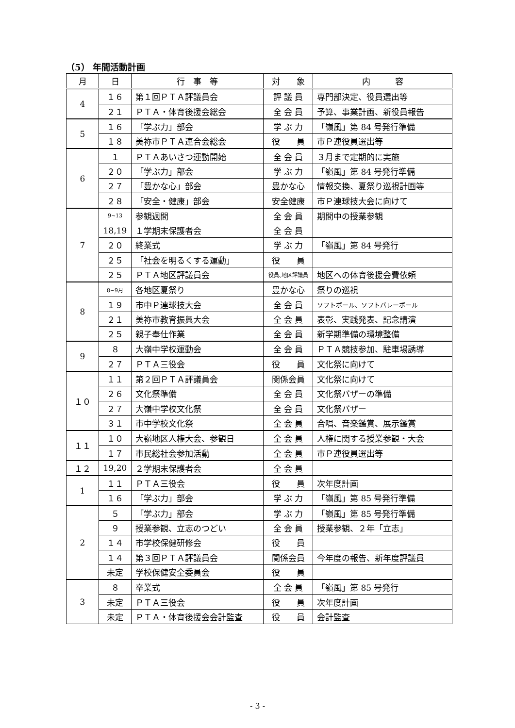（5） 年間活動計画
| 月 | 日 | 行 事 等 | 対 象 | 内 容 |
| --- | --- | --- | --- | --- |
| 4 | １６ | 第１回ＰＴＡ評議員会 | 評 議 員 | 専門部決定、役員選出等 |
| | ２１ | ＰＴＡ・体育後援会総会 | 全 会 員 | 予算、事業計画、新役員報告 |
| 5 | １６ | 「学ぶ力」部会 | 学 ぶ 力 | 「嶺風」第 84 号発行準備 |
| | １８ | 美祢市ＰＴＡ連合会総会 | 役 員 | 市Ｐ連役員選出等 |
| 6 | １ | ＰＴＡあいさつ運動開始 | 全 会 員 | ３月まで定期的に実施 |
| | ２０ | 「学ぶ力」部会 | 学 ぶ 力 | 「嶺風」第 84 号発行準備 |
| | ２７ | 「豊かな心」部会 | 豊かな心 | 情報交換、夏祭り巡視計画等 |
| | ２８ | 「安全・健康」部会 | 安全健康 | 市Ｐ連球技大会に向けて |
| 7 | 9~13 | 参観週間 | 全 会 員 | 期間中の授業参観 |
| | 18,19 | １学期末保護者会 | 全 会 員 | |
| | ２０ | 終業式 | 学 ぶ 力 | 「嶺風」第 84 号発行 |
| | ２５ | 「社会を明るくする運動」 | 役 員 | |
| | ２５ | ＰＴＡ地区評議員会 | 役員､地区評議員 | 地区への体育後援会費依頼 |
| 8 | 8~9月 | 各地区夏祭り | 豊かな心 | 祭りの巡視 |
| | １９ | 市中Ｐ連球技大会 | 全 会 員 | ソフトボール、ソフトバレーボール |
| | ２１ | 美祢市教育振興大会 | 全 会 員 | 表彰、実践発表、記念講演 |
| | ２５ | 親子奉仕作業 | 全 会 員 | 新学期準備の環境整備 |
| 9 | ８ | 大嶺中学校運動会 | 全 会 員 | ＰＴＡ競技参加、駐車場誘導 |
| | ２７ | ＰＴＡ三役会 | 役 員 | 文化祭に向けて |
| １０ | １１ | 第２回ＰＴＡ評議員会 | 関係会員 | 文化祭に向けて |
| | ２６ | 文化祭準備 | 全 会 員 | 文化祭バザーの準備 |
| | ２７ | 大嶺中学校文化祭 | 全 会 員 | 文化祭バザー |
| | ３１ | 市中学校文化祭 | 全 会 員 | 合唱、音楽鑑賞、展示鑑賞 |
| １１ | １０ | 大嶺地区人権大会、参観日 | 全 会 員 | 人権に関する授業参観・大会 |
| | １７ | 市民総社会参加活動 | 全 会 員 | 市Ｐ連役員選出等 |
| １２ | 19,20 | ２学期末保護者会 | 全 会 員 | |
| 1 | １１ | ＰＴＡ三役会 | 役 員 | 次年度計画 |
| | １６ | 「学ぶ力」部会 | 学 ぶ 力 | 「嶺風」第 85 号発行準備 |
| 2 | ５ | 「学ぶ力」部会 | 学 ぶ 力 | 「嶺風」第 85 号発行準備 |
| | ９ | 授業参観、立志のつどい | 全 会 員 | 授業参観、２年「立志」 |
| | １４ | 市学校保健研修会 | 役 員 | |
| | １４ | 第３回ＰＴＡ評議員会 | 関係会員 | 今年度の報告、新年度評議員 |
| | 未定 | 学校保健安全委員会 | 役 員 | |
| 3 | ８ | 卒業式 | 全 会 員 | 「嶺風」第 85 号発行 |
| | 未定 | ＰＴＡ三役会 | 役 員 | 次年度計画 |
| | 未定 | ＰＴＡ・体育後援会会計監査 | 役 員 | 会計監査 |
- 3 -